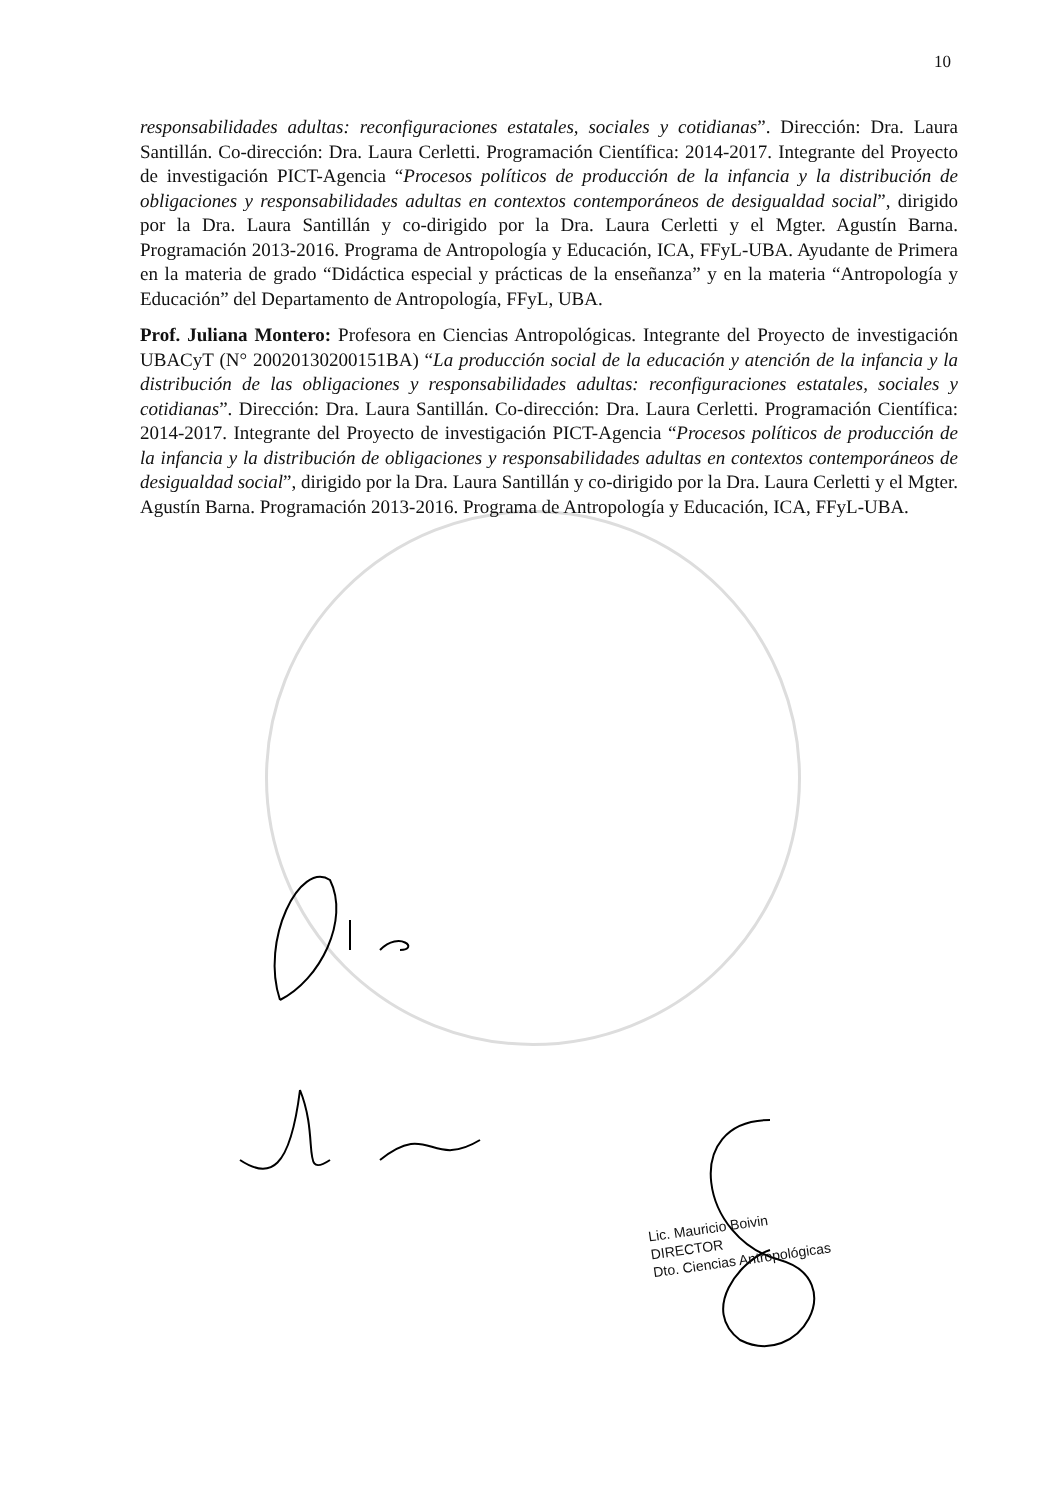10
responsabilidades adultas: reconfiguraciones estatales, sociales y cotidianas”. Dirección: Dra. Laura Santillán. Co-dirección: Dra. Laura Cerletti. Programación Científica: 2014-2017. Integrante del Proyecto de investigación PICT-Agencia “Procesos políticos de producción de la infancia y la distribución de obligaciones y responsabilidades adultas en contextos contemporáneos de desigualdad social”, dirigido por la Dra. Laura Santillán y co-dirigido por la Dra. Laura Cerletti y el Mgter. Agustín Barna. Programación 2013-2016. Programa de Antropología y Educación, ICA, FFyL-UBA. Ayudante de Primera en la materia de grado “Didáctica especial y prácticas de la enseñanza” y en la materia “Antropología y Educación” del Departamento de Antropología, FFyL, UBA.
Prof. Juliana Montero: Profesora en Ciencias Antropológicas. Integrante del Proyecto de investigación UBACyT (N° 20020130200151BA) “La producción social de la educación y atención de la infancia y la distribución de las obligaciones y responsabilidades adultas: reconfiguraciones estatales, sociales y cotidianas”. Dirección: Dra. Laura Santillán. Co-dirección: Dra. Laura Cerletti. Programación Científica: 2014-2017. Integrante del Proyecto de investigación PICT-Agencia “Procesos políticos de producción de la infancia y la distribución de obligaciones y responsabilidades adultas en contextos contemporáneos de desigualdad social”, dirigido por la Dra. Laura Santillán y co-dirigido por la Dra. Laura Cerletti y el Mgter. Agustín Barna. Programación 2013-2016. Programa de Antropología y Educación, ICA, FFyL-UBA.
Lic. Mauricio Boivin
DIRECTOR
Dto. Ciencias Antropológicas